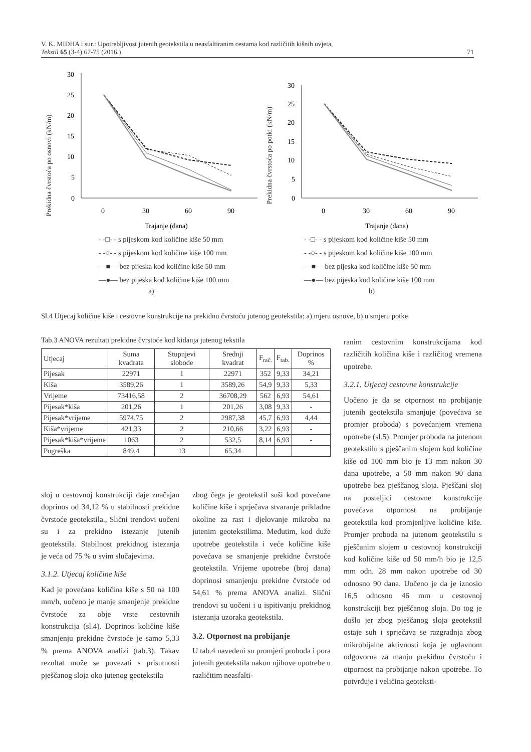V. K. MIDHA i sur.: Upotrebljivost jutenih geotekstila u neasfaltiranim cestama kod različitih kišnih uvjeta,
Tekstil 65 (3-4) 67-75 (2016.) 71
Prekidna čvrstoća po osnovi (kN/m)
0
5
10
15
20
25
30
0
30
60
90
Trajanje (dana)
- -□- - s pijeskom kod količine kiše 50 mm
- -○- - s pijeskom kod količine kiše 100 mm
—■— bez pijeska kod količine kiše 50 mm
—●— bez pijeska kod količine kiše 100 mm
a)
Prekidna čvrstoća po potki (kN/m)
0
5
10
15
20
25
30
0
30
60
90
Trajanje (dana)
- -□- - s pijeskom kod količine kiše 50 mm
- -○- - s pijeskom kod količine kiše 100 mm
—■— bez pijeska kod količine kiše 50 mm
—●— bez pijeska kod količine kiše 100 mm
b)
Sl.4 Utjecaj količine kiše i cestovne konstrukcije na prekidnu čvrstoću jutenog geotekstila: a) mjeru osnove, b) u smjeru potke
Tab.3 ANOVA rezultati prekidne čvrstoće kod kidanja jutenog tekstila
| Utjecaj | Suma kvadrata | Stupnjevi slobode | Srednji kvadrat | F<sub>rač.</sub> | F<sub>tab.</sub> | Doprinos % |
| --- | --- | --- | --- | --- | --- | --- |
| Pijesak | 22971 | 1 | 22971 | 352 | 9,33 | 34,21 |
| Kiša | 3589,26 | 1 | 3589,26 | 54,9 | 9,33 | 5,33 |
| Vrijeme | 73416,58 | 2 | 36708,29 | 562 | 6,93 | 54,61 |
| Pijesak*kiša | 201,26 | 1 | 201,26 | 3,08 | 9,33 | - |
| Pijesak*vrijeme | 5974,75 | 2 | 2987,38 | 45,7 | 6,93 | 4,44 |
| Kiša*vrijeme | 421,33 | 2 | 210,66 | 3,22 | 6,93 | - |
| Pijesak*kiša*vrijeme | 1063 | 2 | 532,5 | 8,14 | 6,93 | - |
| Pogreška | 849,4 | 13 | 65,34 | | | |
sloj u cestovnoj konstrukciji daje značajan doprinos od 34,12 % u stabilnosti prekidne čvrstoće geotekstila., Slični trendovi uočeni su i za prekidno istezanje jutenih geotekstila. Stabilnost prekidnog istezanja je veća od 75 % u svim slučajevima.
3.1.2. Utjecaj količine kiše
Kad je povećana količina kiše s 50 na 100 mm/h, uočeno je manje smanjenje prekidne čvrstoće za obje vrste cestovnih konstrukcija (sl.4). Doprinos količine kiše smanjenju prekidne čvrstoće je samo 5,33 % prema ANOVA analizi (tab.3). Takav rezultat može se povezati s prisutnosti pješčanog sloja oko jutenog geotekstila
zbog čega je geotekstil suši kod povećane količine kiše i sprječava stvaranje prikladne okoline za rast i djelovanje mikroba na jutenim geotekstilima. Međutim, kod duže upotrebe geotekstila i veće količine kiše povećava se smanjenje prekidne čvrstoće geotekstila. Vrijeme upotrebe (broj dana) doprinosi smanjenju prekidne čvrstoće od 54,61 % prema ANOVA analizi. Slični trendovi su uočeni i u ispitivanju prekidnog istezanja uzoraka geotekstila.
3.2. Otpornost na probijanje
U tab.4 navedeni su promjeri proboda i pora jutenih geotekstila nakon njihove upotrebe u različitim neasfalti-
ranim cestovnim konstrukcijama kod različitih količina kiše i različitog vremena upotrebe.
3.2.1. Utjecaj cestovne konstrukcije
Uočeno je da se otpornost na probijanje jutenih geotekstila smanjuje (povećava se promjer proboda) s povećanjem vremena upotrebe (sl.5). Promjer proboda na jutenom geotekstilu s pješčanim slojem kod količine kiše od 100 mm bio je 13 mm nakon 30 dana upotrebe, a 50 mm nakon 90 dana upotrebe bez pješčanog sloja. Pješčani sloj na posteljici cestovne konstrukcije povećava otpornost na probijanje geotekstila kod promjenljive količine kiše. Promjer proboda na jutenom geotekstilu s pješčanim slojem u cestovnoj konstrukciji kod količine kiše od 50 mm/h bio je 12,5 mm odn. 28 mm nakon upotrebe od 30 odnosno 90 dana. Uočeno je da je iznosio 16,5 odnosno 46 mm u cestovnoj konstrukciji bez pješčanog sloja. Do tog je došlo jer zbog pješčanog sloja geotekstil ostaje suh i sprječava se razgradnja zbog mikrobijalne aktivnosti koja je uglavnom odgovorna za manju prekidnu čvrstoću i otpornost na probijanje nakon upotrebe. To potvrđuje i veličina geoteksti-